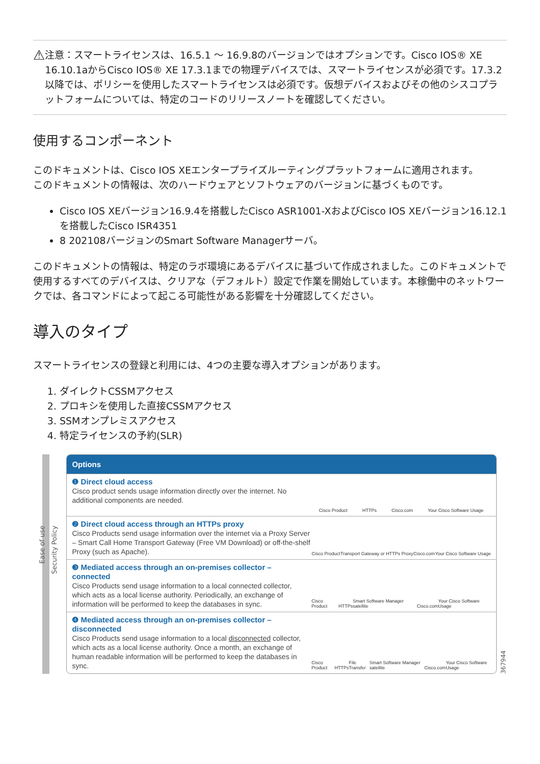⚠
注意：スマートライセンスは、16.5.1 ～ 16.9.8のバージョンではオプションです。Cisco IOS® XE 16.10.1aからCisco IOS® XE 17.3.1までの物理デバイスでは、スマートライセンスが必須です。17.3.2以降では、ポリシーを使用したスマートライセンスは必須です。仮想デバイスおよびその他のシスコプラットフォームについては、特定のコードのリリースノートを確認してください。
使用するコンポーネント
このドキュメントは、Cisco IOS XEエンタープライズルーティングプラットフォームに適用されます。
このドキュメントの情報は、次のハードウェアとソフトウェアのバージョンに基づくものです。
Cisco IOS XEバージョン16.9.4を搭載したCisco ASR1001-XおよびCisco IOS XEバージョン16.12.1を搭載したCisco ISR4351
8 202108バージョンのSmart Software Managerサーバ。
このドキュメントの情報は、特定のラボ環境にあるデバイスに基づいて作成されました。このドキュメントで使用するすべてのデバイスは、クリアな（デフォルト）設定で作業を開始しています。本稼働中のネットワークでは、各コマンドによって起こる可能性がある影響を十分確認してください。
導入のタイプ
スマートライセンスの登録と利用には、4つの主要な導入オプションがあります。
1. ダイレクトCSSMアクセス
2. プロキシを使用した直接CSSMアクセス
3. SSMオンプレミスアクセス
4. 特定ライセンスの予約(SLR)
Ease of use
Security Policy
Options
❶ Direct cloud access
Cisco product sends usage information directly over the internet. No additional components are needed.
Cisco Product HTTPs Cisco.com Your Cisco Software Usage
❷ Direct cloud access through an HTTPs proxy
Cisco Products send usage information over the internet via a Proxy Server – Smart Call Home Transport Gateway (Free VM Download) or off-the-shelf Proxy (such as Apache).
Cisco Product Transport Gateway or HTTPs Proxy Cisco.com Your Cisco Software Usage
❸ Mediated access through an on-premises collector – connected
Cisco Products send usage information to a local connected collector, which acts as a local license authority. Periodically, an exchange of information will be performed to keep the databases in sync.
Cisco Product HTTPs Smart Software Manager satellite Cisco.com Your Cisco Software Usage
❹ Mediated access through an on-premises collector – disconnected
Cisco Products send usage information to a local disconnected collector, which acts as a local license authority. Once a month, an exchange of human readable information will be performed to keep the databases in sync.
Cisco Product HTTPs File Transfer Smart Software Manager satellite Cisco.com Your Cisco Software Usage
367944